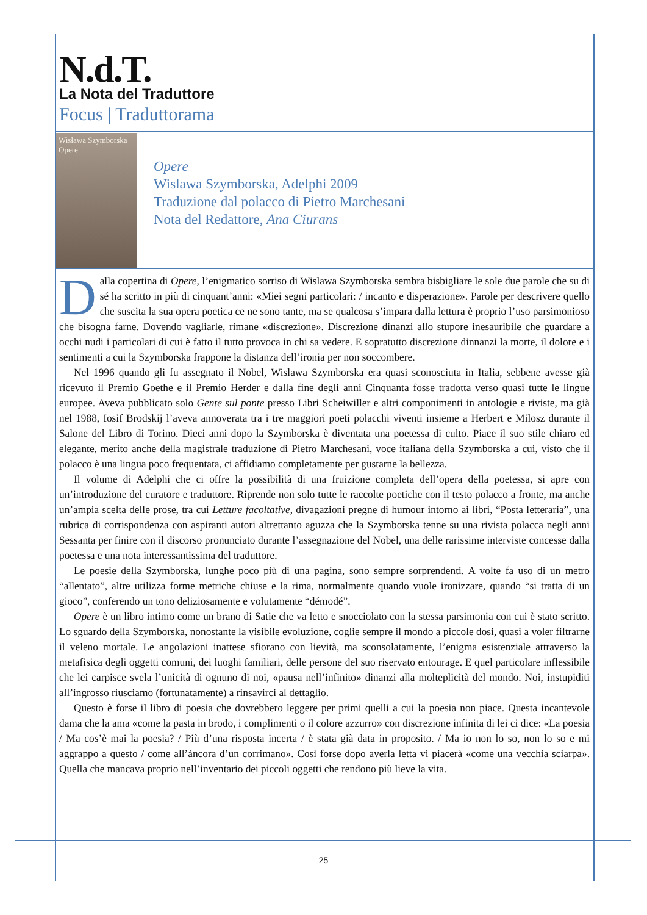N.d.T.
La Nota del Traduttore
Focus | Traduttorama
Wisława Szymborska
Opere
Opere
Wislawa Szymborska, Adelphi 2009
Traduzione dal polacco di Pietro Marchesani
Nota del Redattore, Ana Ciurans
Dalla copertina di Opere, l’enigmatico sorriso di Wislawa Szymborska sembra bisbigliare le sole due parole che su di sé ha scritto in più di cinquant’anni: «Miei segni particolari: / incanto e disperazione». Parole per descrivere quello che suscita la sua opera poetica ce ne sono tante, ma se qualcosa s’impara dalla lettura è proprio l’uso parsimonioso che bisogna farne. Dovendo vagliarle, rimane «discrezione». Discrezione dinanzi allo stupore inesauribile che guardare a occhi nudi i particolari di cui è fatto il tutto provoca in chi sa vedere. E sopratutto discrezione dinnanzi la morte, il dolore e i sentimenti a cui la Szymborska frappone la distanza dell’ironia per non soccombere.
Nel 1996 quando gli fu assegnato il Nobel, Wislawa Szymborska era quasi sconosciuta in Italia, sebbene avesse già ricevuto il Premio Goethe e il Premio Herder e dalla fine degli anni Cinquanta fosse tradotta verso quasi tutte le lingue europee. Aveva pubblicato solo Gente sul ponte presso Libri Scheiwiller e altri componimenti in antologie e riviste, ma già nel 1988, Iosif Brodskij l’aveva annoverata tra i tre maggiori poeti polacchi viventi insieme a Herbert e Milosz durante il Salone del Libro di Torino. Dieci anni dopo la Szymborska è diventata una poetessa di culto. Piace il suo stile chiaro ed elegante, merito anche della magistrale traduzione di Pietro Marchesani, voce italiana della Szymborska a cui, visto che il polacco è una lingua poco frequentata, ci affidiamo completamente per gustarne la bellezza.
Il volume di Adelphi che ci offre la possibilità di una fruizione completa dell’opera della poetessa, si apre con un’introduzione del curatore e traduttore. Riprende non solo tutte le raccolte poetiche con il testo polacco a fronte, ma anche un’ampia scelta delle prose, tra cui Letture facoltative, divagazioni pregne di humour intorno ai libri, “Posta letteraria”, una rubrica di corrispondenza con aspiranti autori altrettanto aguzza che la Szymborska tenne su una rivista polacca negli anni Sessanta per finire con il discorso pronunciato durante l’assegnazione del Nobel, una delle rarissime interviste concesse dalla poetessa e una nota interessantissima del traduttore.
Le poesie della Szymborska, lunghe poco più di una pagina, sono sempre sorprendenti. A volte fa uso di un metro “allentato”, altre utilizza forme metriche chiuse e la rima, normalmente quando vuole ironizzare, quando “si tratta di un gioco”, conferendo un tono deliziosamente e volutamente “démodé”.
Opere è un libro intimo come un brano di Satie che va letto e snocciolato con la stessa parsimonia con cui è stato scritto. Lo sguardo della Szymborska, nonostante la visibile evoluzione, coglie sempre il mondo a piccole dosi, quasi a voler filtrarne il veleno mortale. Le angolazioni inattese sfiorano con lievità, ma sconsolatamente, l’enigma esistenziale attraverso la metafisica degli oggetti comuni, dei luoghi familiari, delle persone del suo riservato entourage. E quel particolare inflessibile che lei carpisce svela l’unicità di ognuno di noi, «pausa nell’infinito» dinanzi alla molteplicità del mondo. Noi, instupiditi all’ingrosso riusciamo (fortunatamente) a rinsavirci al dettaglio.
Questo è forse il libro di poesia che dovrebbero leggere per primi quelli a cui la poesia non piace. Questa incantevole dama che la ama «come la pasta in brodo, i complimenti o il colore azzurro» con discrezione infinita di lei ci dice: «La poesia / Ma cos’è mai la poesia? / Più d’una risposta incerta / è stata già data in proposito. / Ma io non lo so, non lo so e mi aggrappo a questo / come all’àncora d’un corrimano». Così forse dopo averla letta vi piacerà «come una vecchia sciarpa». Quella che mancava proprio nell’inventario dei piccoli oggetti che rendono più lieve la vita.
25